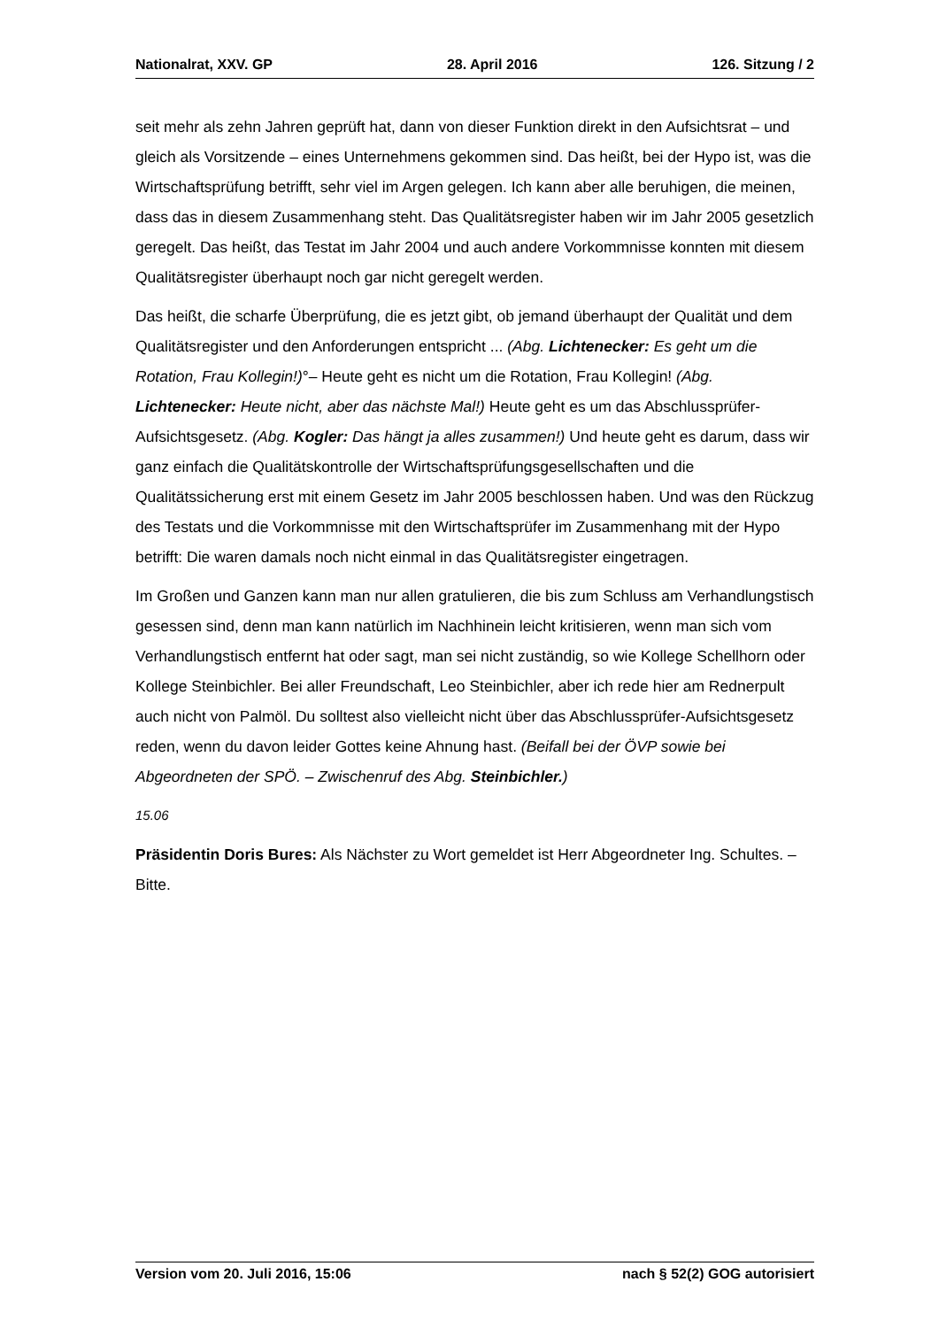Nationalrat, XXV. GP 28. April 2016 126. Sitzung / 2
seit mehr als zehn Jahren geprüft hat, dann von dieser Funktion direkt in den Aufsichtsrat – und gleich als Vorsitzende – eines Unternehmens gekommen sind. Das heißt, bei der Hypo ist, was die Wirtschaftsprüfung betrifft, sehr viel im Argen gelegen. Ich kann aber alle beruhigen, die meinen, dass das in diesem Zusammenhang steht. Das Qualitätsregister haben wir im Jahr 2005 gesetzlich geregelt. Das heißt, das Testat im Jahr 2004 und auch andere Vorkommnisse konnten mit diesem Qualitätsregister überhaupt noch gar nicht geregelt werden.
Das heißt, die scharfe Überprüfung, die es jetzt gibt, ob jemand überhaupt der Qualität und dem Qualitätsregister und den Anforderungen entspricht ... (Abg. Lichtenecker: Es geht um die Rotation, Frau Kollegin!)°– Heute geht es nicht um die Rotation, Frau Kollegin! (Abg. Lichtenecker: Heute nicht, aber das nächste Mal!) Heute geht es um das Abschlussprüfer-Aufsichtsgesetz. (Abg. Kogler: Das hängt ja alles zusammen!) Und heute geht es darum, dass wir ganz einfach die Qualitätskontrolle der Wirtschaftsprüfungsgesellschaften und die Qualitätssicherung erst mit einem Gesetz im Jahr 2005 beschlossen haben. Und was den Rückzug des Testats und die Vorkommnisse mit den Wirtschaftsprüfer im Zusammenhang mit der Hypo betrifft: Die waren damals noch nicht einmal in das Qualitätsregister eingetragen.
Im Großen und Ganzen kann man nur allen gratulieren, die bis zum Schluss am Verhandlungstisch gesessen sind, denn man kann natürlich im Nachhinein leicht kritisieren, wenn man sich vom Verhandlungstisch entfernt hat oder sagt, man sei nicht zuständig, so wie Kollege Schellhorn oder Kollege Steinbichler. Bei aller Freundschaft, Leo Steinbichler, aber ich rede hier am Rednerpult auch nicht von Palmöl. Du solltest also vielleicht nicht über das Abschlussprüfer-Aufsichtsgesetz reden, wenn du davon leider Gottes keine Ahnung hast. (Beifall bei der ÖVP sowie bei Abgeordneten der SPÖ. – Zwischenruf des Abg. Steinbichler.)
15.06
Präsidentin Doris Bures: Als Nächster zu Wort gemeldet ist Herr Abgeordneter Ing. Schultes. – Bitte.
Version vom 20. Juli 2016, 15:06 nach § 52(2) GOG autorisiert